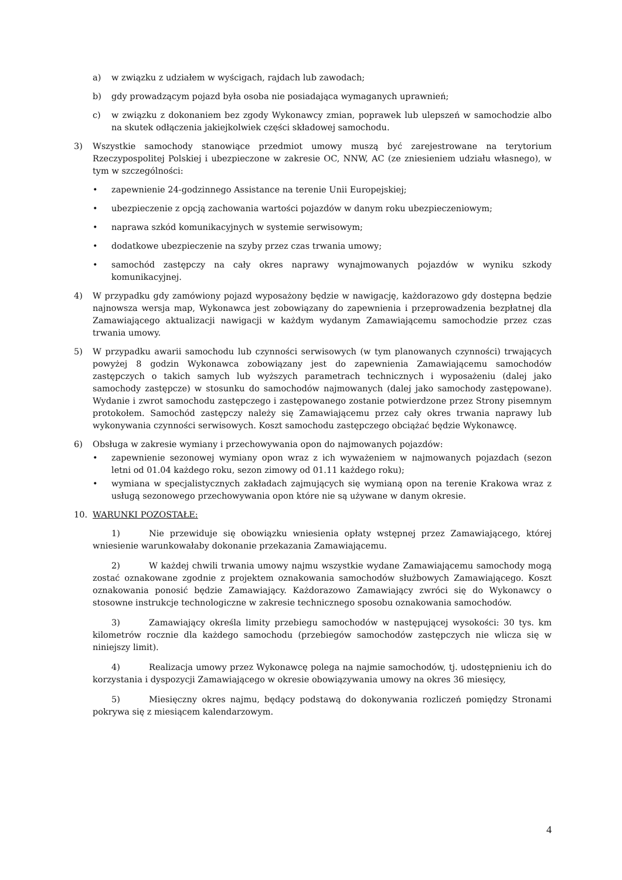a) w związku z udziałem w wyścigach, rajdach lub zawodach;
b) gdy prowadzącym pojazd była osoba nie posiadająca wymaganych uprawnień;
c) w związku z dokonaniem bez zgody Wykonawcy zmian, poprawek lub ulepszeń w samochodzie albo na skutek odłączenia jakiejkolwiek części składowej samochodu.
3) Wszystkie samochody stanowiące przedmiot umowy muszą być zarejestrowane na terytorium Rzeczypospolitej Polskiej i ubezpieczone w zakresie OC, NNW, AC (ze zniesieniem udziału własnego), w tym w szczególności:
• zapewnienie 24-godzinnego Assistance na terenie Unii Europejskiej;
• ubezpieczenie z opcją zachowania wartości pojazdów w danym roku ubezpieczeniowym;
• naprawa szkód komunikacyjnych w systemie serwisowym;
• dodatkowe ubezpieczenie na szyby przez czas trwania umowy;
• samochód zastępczy na cały okres naprawy wynajmowanych pojazdów w wyniku szkody komunikacyjnej.
4) W przypadku gdy zamówiony pojazd wyposażony będzie w nawigację, każdorazowo gdy dostępna będzie najnowsza wersja map, Wykonawca jest zobowiązany do zapewnienia i przeprowadzenia bezpłatnej dla Zamawiającego aktualizacji nawigacji w każdym wydanym Zamawiającemu samochodzie przez czas trwania umowy.
5) W przypadku awarii samochodu lub czynności serwisowych (w tym planowanych czynności) trwających powyżej 8 godzin Wykonawca zobowiązany jest do zapewnienia Zamawiającemu samochodów zastępczych o takich samych lub wyższych parametrach technicznych i wyposażeniu (dalej jako samochody zastępcze) w stosunku do samochodów najmowanych (dalej jako samochody zastępowane). Wydanie i zwrot samochodu zastępczego i zastępowanego zostanie potwierdzone przez Strony pisemnym protokołem. Samochód zastępczy należy się Zamawiającemu przez cały okres trwania naprawy lub wykonywania czynności serwisowych. Koszt samochodu zastępczego obciążać będzie Wykonawcę.
6) Obsługa w zakresie wymiany i przechowywania opon do najmowanych pojazdów:
• zapewnienie sezonowej wymiany opon wraz z ich wyważeniem w najmowanych pojazdach (sezon letni od 01.04 każdego roku, sezon zimowy od 01.11 każdego roku);
• wymiana w specjalistycznych zakładach zajmujących się wymianą opon na terenie Krakowa wraz z usługą sezonowego przechowywania opon które nie są używane w danym okresie.
10. WARUNKI POZOSTAŁE:
1) Nie przewiduje się obowiązku wniesienia opłaty wstępnej przez Zamawiającego, której wniesienie warunkowałaby dokonanie przekazania Zamawiającemu.
2) W każdej chwili trwania umowy najmu wszystkie wydane Zamawiającemu samochody mogą zostać oznakowane zgodnie z projektem oznakowania samochodów służbowych Zamawiającego. Koszt oznakowania ponosić będzie Zamawiający. Każdorazowo Zamawiający zwróci się do Wykonawcy o stosowne instrukcje technologiczne w zakresie technicznego sposobu oznakowania samochodów.
3) Zamawiający określa limity przebiegu samochodów w następującej wysokości: 30 tys. km kilometrów rocznie dla każdego samochodu (przebiegów samochodów zastępczych nie wlicza się w niniejszy limit).
4) Realizacja umowy przez Wykonawcę polega na najmie samochodów, tj. udostępnieniu ich do korzystania i dyspozycji Zamawiającego w okresie obowiązywania umowy na okres 36 miesięcy,
5) Miesięczny okres najmu, będący podstawą do dokonywania rozliczeń pomiędzy Stronami pokrywa się z miesiącem kalendarzowym.
4